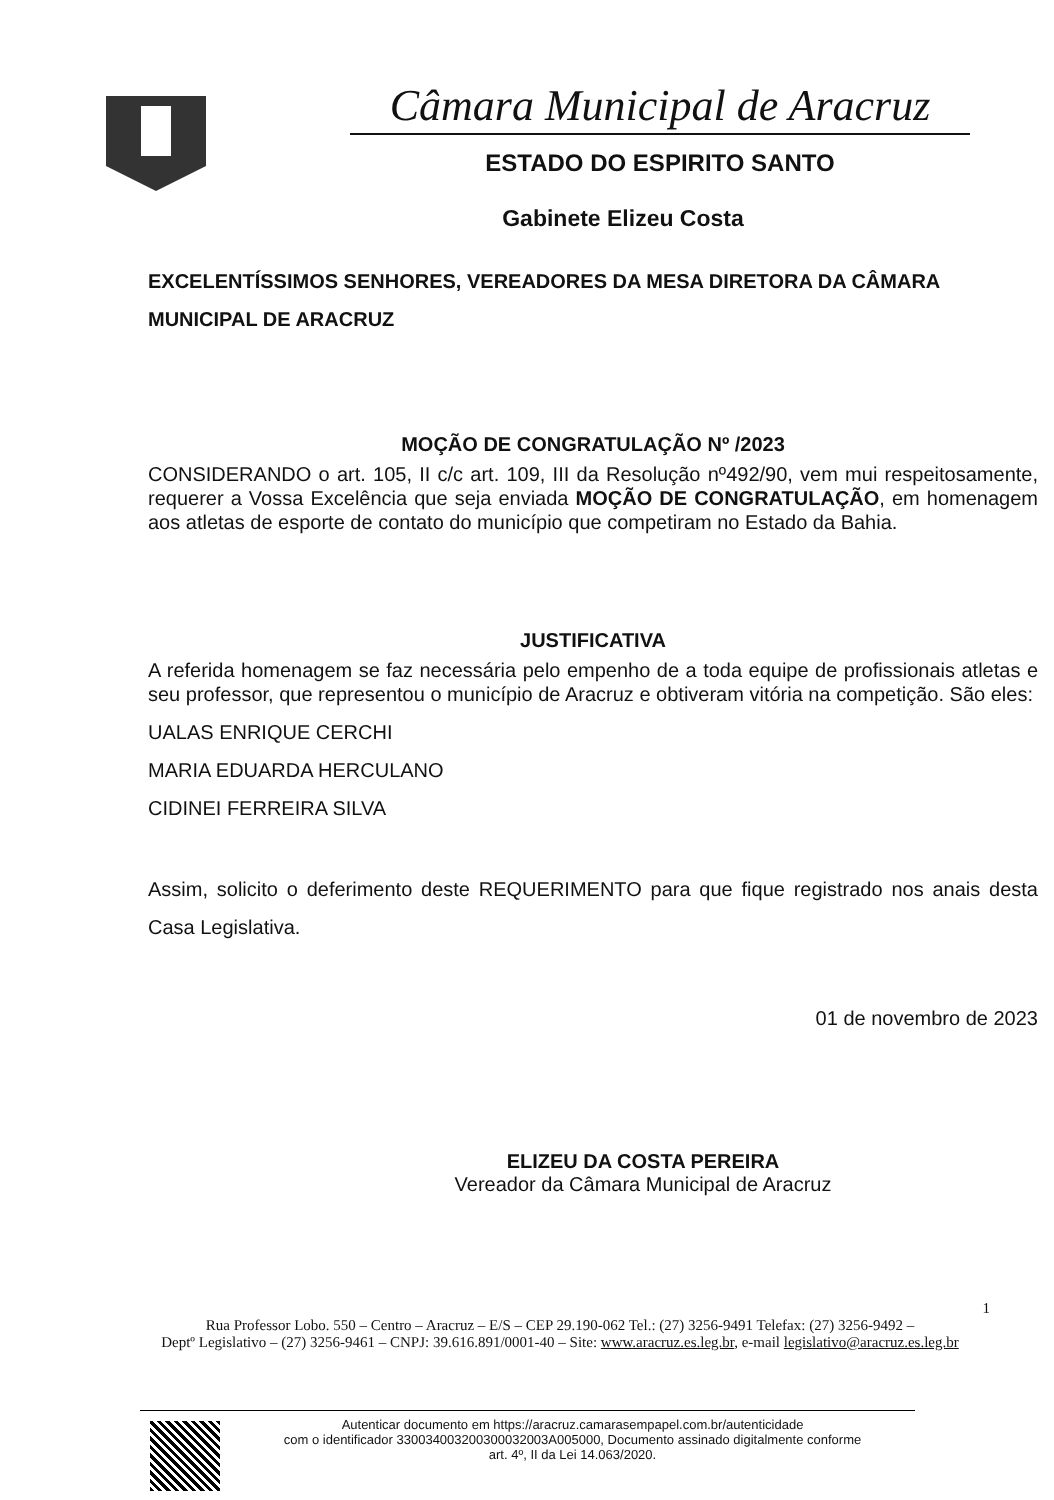Câmara Municipal de Aracruz
ESTADO DO ESPIRITO SANTO
Gabinete Elizeu Costa
EXCELENTÍSSIMOS SENHORES, VEREADORES DA MESA DIRETORA DA CÂMARA
MUNICIPAL DE ARACRUZ
MOÇÃO DE CONGRATULAÇÃO Nº /2023
CONSIDERANDO o art. 105, II c/c art. 109, III da Resolução nº492/90, vem mui respeitosamente, requerer a Vossa Excelência que seja enviada MOÇÃO DE CONGRATULAÇÃO, em homenagem aos atletas de esporte de contato do município que competiram no Estado da Bahia.
JUSTIFICATIVA
A referida homenagem se faz necessária pelo empenho de a toda equipe de profissionais atletas e seu professor, que representou o município de Aracruz e obtiveram vitória na competição. São eles:
UALAS ENRIQUE CERCHI
MARIA EDUARDA HERCULANO
CIDINEI FERREIRA SILVA
Assim, solicito o deferimento deste REQUERIMENTO para que fique registrado nos anais desta Casa Legislativa.
01 de novembro de 2023
ELIZEU DA COSTA PEREIRA
Vereador da Câmara Municipal de Aracruz
1
Rua Professor Lobo. 550 – Centro – Aracruz – E/S – CEP 29.190-062 Tel.: (27) 3256-9491 Telefax: (27) 3256-9492 –
Deptº Legislativo – (27) 3256-9461 – CNPJ: 39.616.891/0001-40 – Site: www.aracruz.es.leg.br, e-mail legislativo@aracruz.es.leg.br
Autenticar documento em https://aracruz.camarasempapel.com.br/autenticidade
com o identificador 330034003200300032003A005000, Documento assinado digitalmente conforme
art. 4º, II da Lei 14.063/2020.